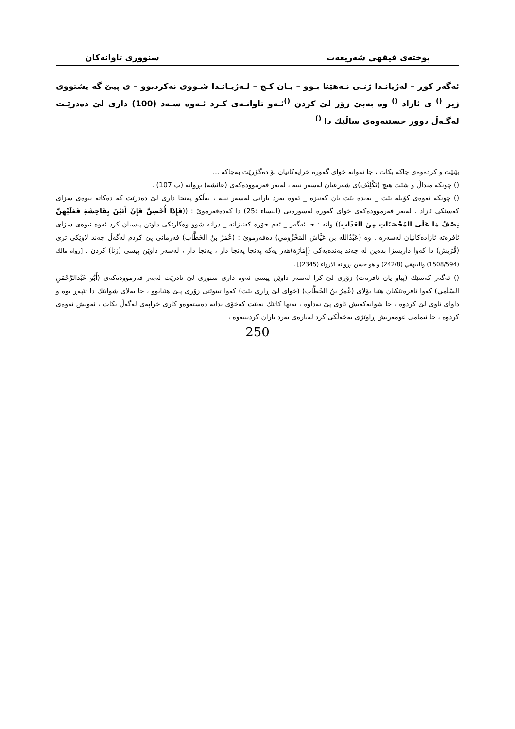پوختەی فیقهی شەریعەت سنووری تاوانەکان
ئەگەر کوڕ – لەژیانـدا ژنـی نـەهێنا بـوو – یـان کـچ – لـەژیـانـدا شـووی نەکردبوو – ی پیێ گە یشتووی ژیر <sup>()</sup> ی ئازاد <sup>()</sup> وە بەبێ زۆر لێ کردن <sup>()</sup>ئـەو تاوانـەی کـرد ئـەوە سـەد (100) داری لێ دەدرێـت لەگـەڵ دوور خستنەوەی ساڵێك دا <sup>()</sup>
بێنێت و کردەوەی چاکە بکات ، جا ئەوانە خوای گەورە خراپەکانیان بۆ دەگۆڕێت بەچاکە ...
() چونکە منداڵ و شێت هیچ (تَكْلِيْف)ی شەرعیان لەسەر نییە ، لەبەر فەرموودەکەی (عائشه) بڕوانە (پ 107) .
() چونکە ئەوەی کۆیلە بێت _ بەندە بێت یان کەنیزە _ ئەوە بەرد بارانی لەسەر نییە ، بەڵکو پەنجا داری لێ دەدرێت کە دەکاتە نیوەی سزای کەسێکی ئازاد . لەبەر فەرموودەکەی خوای گەورە لەسورەتی (النساء :25) دا کەدەفەرموێ : ((فَإِذَا أُحْصِنَّ فَإِنْ أَتَيْنَ بِفَاحِشَةٍ فَعَلَيْهِنَّ نِصْفُ مَا عَلَى المُحْصَنَاتِ مِنَ العَذَابِ)) واتە : جا ئەگەر _ ئەم جۆرە کەنیزانە _ درانە شوو وەکارێکی داوێن پیسیان کرد ئەوە نیوەی سزای ئافرەتە ئازادەکانیان لەسەرە . وە (عَبْدُالله بن عَيَّاش المَخْزُومي) دەفەرموێ : (عُمَرُ بنُ الخَطَّاب) فەرمانی پێ کردم لەگەڵ چەند لاوێکی تری (قُرَيش) دا کەوا داریسزا بدەین لە چەند بەندەیەکی (إِمَارَة)هەر یەکە پەنجا پەنجا دار ، پەنجا دار ، لەسەر داوێن پیسی (زنا) کردن . [رواه مالك (1508/594) والبيهقي (242/8) و هو حسن بڕوانە الارواء (2345)] .
() ئەگەر کەسێك (پیاو یان ئافرەت) زۆری لێ کرا لەسەر داوێن پیسی ئەوە داری سنوری لێ نادرێت لەبەر فەرموودەکەی (أَبُو عَبْدالرَّحْمَنِ السّلَمي) کەوا ئافرەتێکیان هێنا بۆلای (عُمرُ بنُ الخَطَّاب) (خوای لێ ڕازی بێت) کەوا تینوێتی زۆری پـێ هێنابوو ، جا بەلای شوانێك دا تێپەڕ بوە و داوای ئاوی لێ کردوە ، جا شوانەکەیش ئاوی پێ نەداوە ، تەنها کاتێك نەبێت کەخۆی بداتە دەستەوەو کاری خراپەی لەگەڵ بکات ، ئەویش ئەوەی کردوە ، جا ئیمامی عومەریش ڕاوێژی بەخەڵکی کرد لەبارەی بەرد باران کردنییەوە ،
250